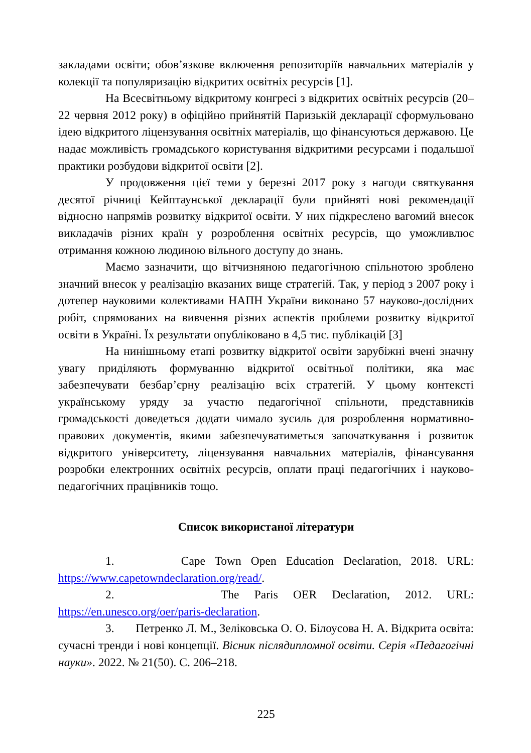закладами освіти; обов’язкове включення репозиторіїв навчальних матеріалів у колекції та популяризацію відкритих освітніх ресурсів [1].
На Всесвітньому відкритому конгресі з відкритих освітніх ресурсів (20–22 червня 2012 року) в офіційно прийнятій Паризькій декларації сформульовано ідею відкритого ліцензування освітніх матеріалів, що фінансуються державою. Це надає можливість громадського користування відкритими ресурсами і подальшої практики розбудови відкритої освіти [2].
У продовження цієї теми у березні 2017 року з нагоди святкування десятої річниці Кейптаунської декларації були прийняті нові рекомендації відносно напрямів розвитку відкритої освіти. У них підкреслено вагомий внесок викладачів різних країн у розроблення освітніх ресурсів, що уможливлює отримання кожною людиною вільного доступу до знань.
Маємо зазначити, що вітчизняною педагогічною спільнотою зроблено значний внесок у реалізацію вказаних вище стратегій. Так, у період з 2007 року і дотепер науковими колективами НАПН України виконано 57 науково-дослідних робіт, спрямованих на вивчення різних аспектів проблеми розвитку відкритої освіти в Україні. Їх результати опубліковано в 4,5 тис. публікацій [3]
На нинішньому етапі розвитку відкритої освіти зарубіжні вчені значну увагу приділяють формуванню відкритої освітньої політики, яка має забезпечувати безбар’єрну реалізацію всіх стратегій. У цьому контексті українському уряду за участю педагогічної спільноти, представників громадськості доведеться додати чимало зусиль для розроблення нормативно-правових документів, якими забезпечуватиметься започаткування і розвиток відкритого університету, ліцензування навчальних матеріалів, фінансування розробки електронних освітніх ресурсів, оплати праці педагогічних і науково-педагогічних працівників тощо.
Список використаної літератури
1. Cape Town Open Education Declaration, 2018. URL: https://www.capetowndeclaration.org/read/.
2. The Paris OER Declaration, 2012. URL: https://en.unesco.org/oer/paris-declaration.
3. Петренко Л. М., Зеліковська О. О. Білоусова Н. А. Відкрита освіта: сучасні тренди і нові концепції. Вісник післядипломної освіти. Серія «Педагогічні науки». 2022. № 21(50). С. 206–218.
225